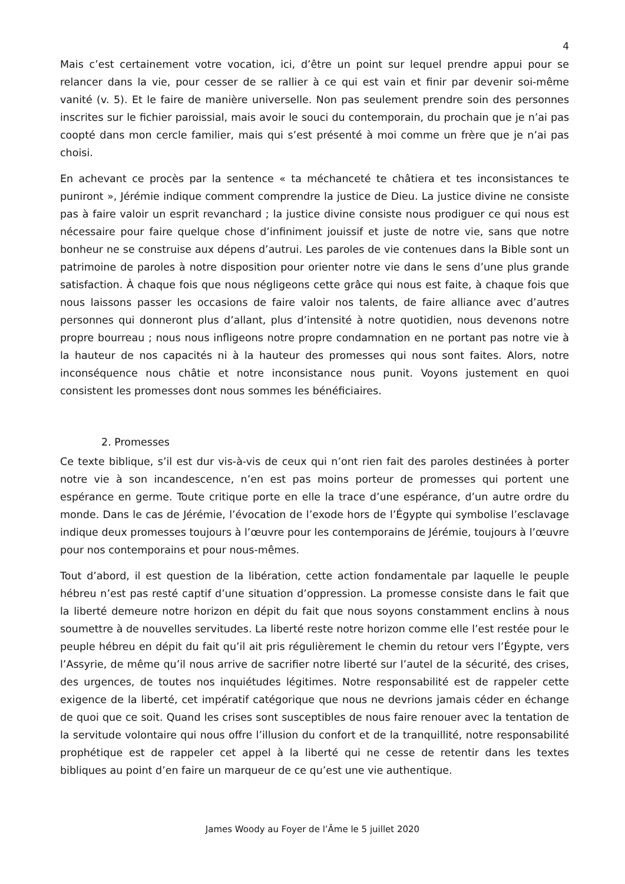4
Mais c’est certainement votre vocation, ici, d’être un point sur lequel prendre appui pour se relancer dans la vie, pour cesser de se rallier à ce qui est vain et finir par devenir soi-même vanité (v. 5). Et le faire de manière universelle. Non pas seulement prendre soin des personnes inscrites sur le fichier paroissial, mais avoir le souci du contemporain, du prochain que je n’ai pas coopté dans mon cercle familier, mais qui s’est présenté à moi comme un frère que je n’ai pas choisi.
En achevant ce procès par la sentence « ta méchanceté te châtiera et tes inconsistances te puniront », Jérémie indique comment comprendre la justice de Dieu. La justice divine ne consiste pas à faire valoir un esprit revanchard ; la justice divine consiste nous prodiguer ce qui nous est nécessaire pour faire quelque chose d’infiniment jouissif et juste de notre vie, sans que notre bonheur ne se construise aux dépens d’autrui. Les paroles de vie contenues dans la Bible sont un patrimoine de paroles à notre disposition pour orienter notre vie dans le sens d’une plus grande satisfaction. À chaque fois que nous négligeons cette grâce qui nous est faite, à chaque fois que nous laissons passer les occasions de faire valoir nos talents, de faire alliance avec d’autres personnes qui donneront plus d’allant, plus d’intensité à notre quotidien, nous devenons notre propre bourreau ; nous nous infligeons notre propre condamnation en ne portant pas notre vie à la hauteur de nos capacités ni à la hauteur des promesses qui nous sont faites. Alors, notre inconséquence nous châtie et notre inconsistance nous punit. Voyons justement en quoi consistent les promesses dont nous sommes les bénéficiaires.
2. Promesses
Ce texte biblique, s’il est dur vis-à-vis de ceux qui n’ont rien fait des paroles destinées à porter notre vie à son incandescence, n’en est pas moins porteur de promesses qui portent une espérance en germe. Toute critique porte en elle la trace d’une espérance, d’un autre ordre du monde. Dans le cas de Jérémie, l’évocation de l’exode hors de l’Égypte qui symbolise l’esclavage indique deux promesses toujours à l’œuvre pour les contemporains de Jérémie, toujours à l’œuvre pour nos contemporains et pour nous-mêmes.
Tout d’abord, il est question de la libération, cette action fondamentale par laquelle le peuple hébreu n’est pas resté captif d’une situation d’oppression. La promesse consiste dans le fait que la liberté demeure notre horizon en dépit du fait que nous soyons constamment enclins à nous soumettre à de nouvelles servitudes. La liberté reste notre horizon comme elle l’est restée pour le peuple hébreu en dépit du fait qu’il ait pris régulièrement le chemin du retour vers l’Égypte, vers l’Assyrie, de même qu’il nous arrive de sacrifier notre liberté sur l’autel de la sécurité, des crises, des urgences, de toutes nos inquiétudes légitimes. Notre responsabilité est de rappeler cette exigence de la liberté, cet impératif catégorique que nous ne devrions jamais céder en échange de quoi que ce soit. Quand les crises sont susceptibles de nous faire renouer avec la tentation de la servitude volontaire qui nous offre l’illusion du confort et de la tranquillité, notre responsabilité prophétique est de rappeler cet appel à la liberté qui ne cesse de retentir dans les textes bibliques au point d’en faire un marqueur de ce qu’est une vie authentique.
James Woody au Foyer de l’Âme le 5 juillet 2020